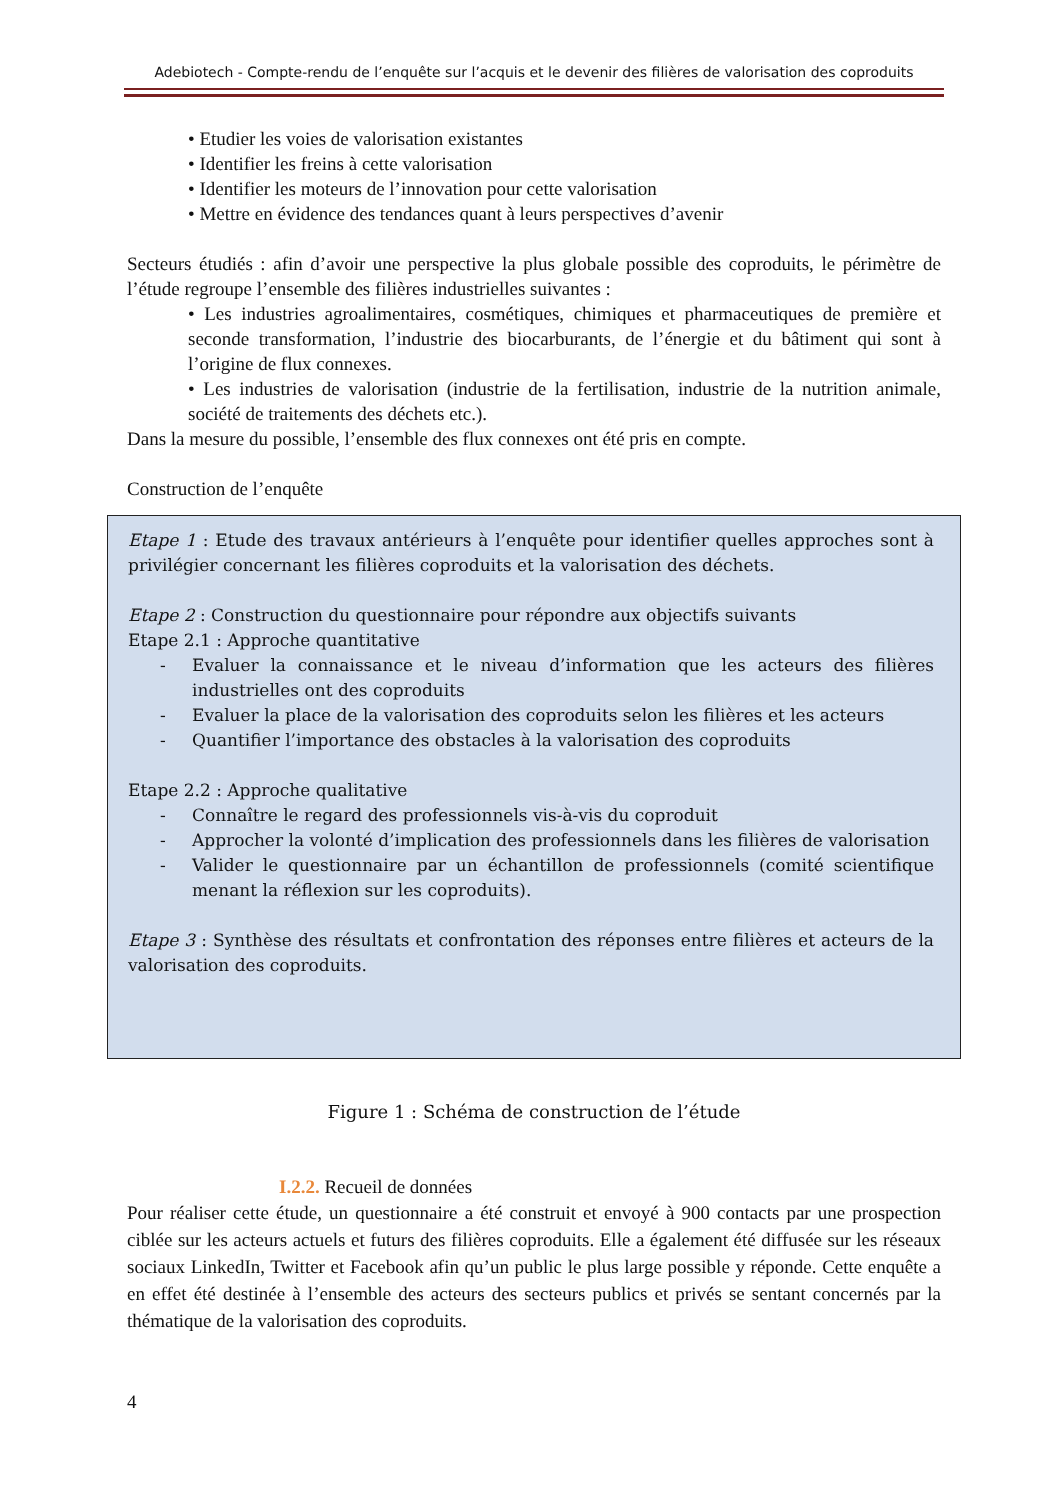Adebiotech - Compte-rendu de l’enquête sur l’acquis et le devenir des filières de valorisation des coproduits
• Etudier les voies de valorisation existantes
• Identifier les freins à cette valorisation
• Identifier les moteurs de l’innovation pour cette valorisation
• Mettre en évidence des tendances quant à leurs perspectives d’avenir
Secteurs étudiés : afin d’avoir une perspective la plus globale possible des coproduits, le périmètre de l’étude regroupe l’ensemble des filières industrielles suivantes :
• Les industries agroalimentaires, cosmétiques, chimiques et pharmaceutiques de première et seconde transformation, l’industrie des biocarburants, de l’énergie et du bâtiment qui sont à l’origine de flux connexes.
• Les industries de valorisation (industrie de la fertilisation, industrie de la nutrition animale, société de traitements des déchets etc.).
Dans la mesure du possible, l’ensemble des flux connexes ont été pris en compte.
Construction de l’enquête
Etape 1 : Etude des travaux antérieurs à l’enquête pour identifier quelles approches sont à privilégier concernant les filières coproduits et la valorisation des déchets.
Etape 2 : Construction du questionnaire pour répondre aux objectifs suivants
Etape 2.1 : Approche quantitative
- Evaluer la connaissance et le niveau d’information que les acteurs des filières industrielles ont des coproduits
- Evaluer la place de la valorisation des coproduits selon les filières et les acteurs
- Quantifier l’importance des obstacles à la valorisation des coproduits
Etape 2.2 : Approche qualitative
- Connaître le regard des professionnels vis-à-vis du coproduit
- Approcher la volonté d’implication des professionnels dans les filières de valorisation
- Valider le questionnaire par un échantillon de professionnels (comité scientifique menant la réflexion sur les coproduits).
Etape 3 : Synthèse des résultats et confrontation des réponses entre filières et acteurs de la valorisation des coproduits.
Figure 1 : Schéma de construction de l’étude
I.2.2. Recueil de données
Pour réaliser cette étude, un questionnaire a été construit et envoyé à 900 contacts par une prospection ciblée sur les acteurs actuels et futurs des filières coproduits. Elle a également été diffusée sur les réseaux sociaux LinkedIn, Twitter et Facebook afin qu’un public le plus large possible y réponde. Cette enquête a en effet été destinée à l’ensemble des acteurs des secteurs publics et privés se sentant concernés par la thématique de la valorisation des coproduits.
4